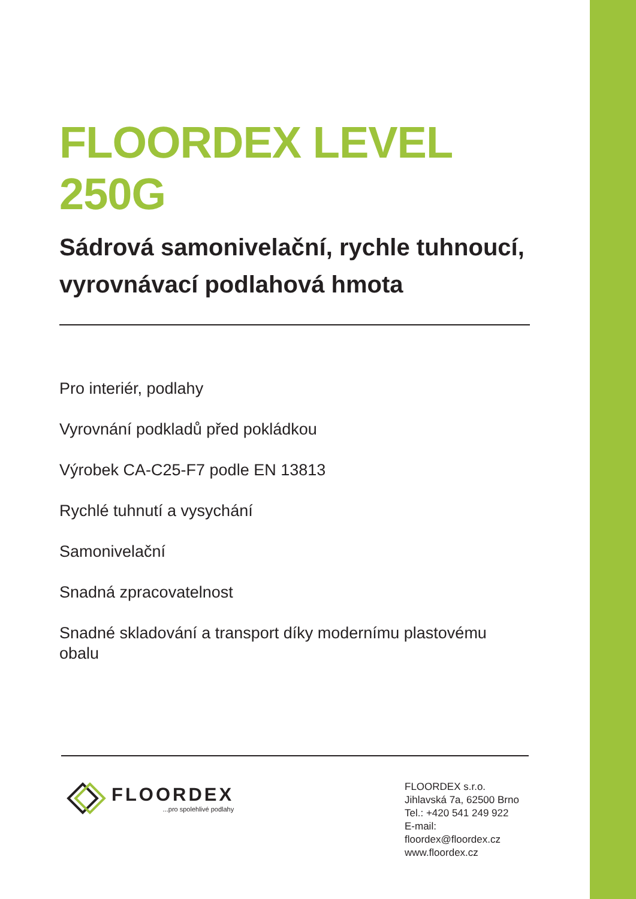FLOORDEX LEVEL 250G
Sádrová samonivelační, rychle tuhnoucí, vyrovnávací podlahová hmota
Pro interiér, podlahy
Vyrovnání podkladů před pokládkou
Výrobek CA-C25-F7 podle EN 13813
Rychlé tuhnutí a vysychání
Samonivelační
Snadná zpracovatelnost
Snadné skladování a transport díky modernímu plastovému obalu
FLOORDEX...pro spolehlivé podlahy
FLOORDEX s.r.o.
Jihlavská 7a, 62500 Brno
Tel.: +420 541 249 922
E-mail: floordex@floordex.cz
www.floordex.cz